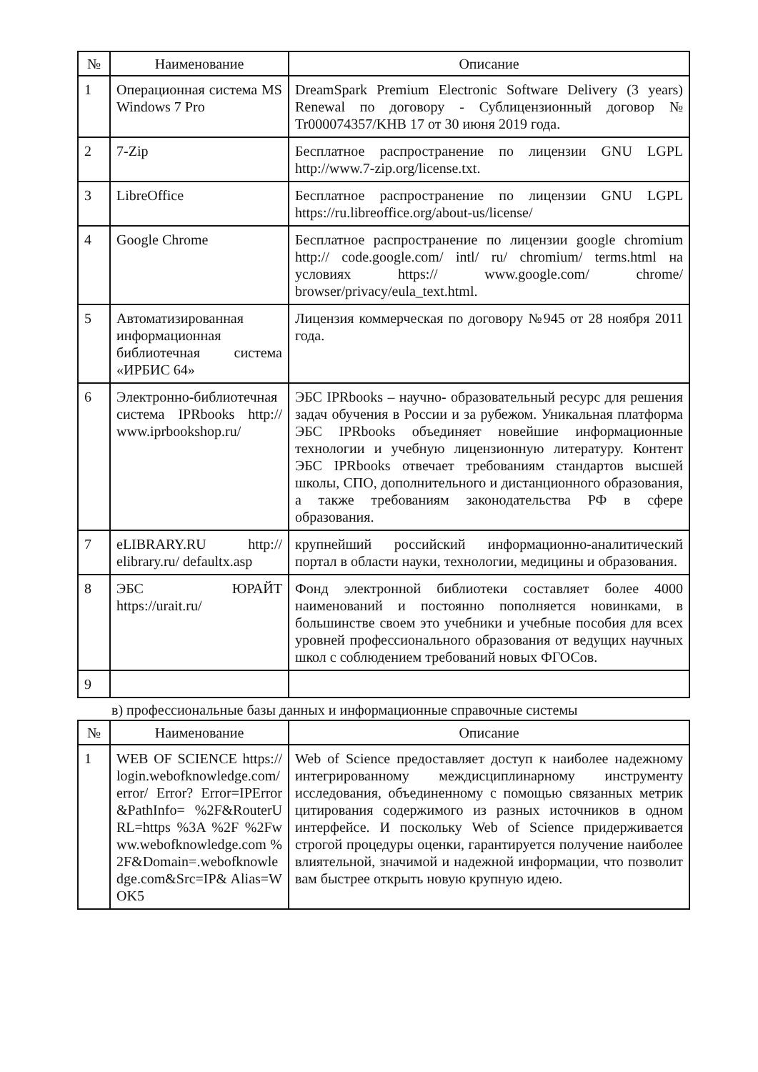| № | Наименование | Описание |
| --- | --- | --- |
| 1 | Операционная система MS Windows 7 Pro | DreamSpark Premium Electronic Software Delivery (3 years) Renewal по договору - Сублицензионный договор № Tr000074357/KHB 17 от 30 июня 2019 года. |
| 2 | 7-Zip | Бесплатное распространение по лицензии GNU LGPL http://www.7-zip.org/license.txt. |
| 3 | LibreOffice | Бесплатное распространение по лицензии GNU LGPL https://ru.libreoffice.org/about-us/license/ |
| 4 | Google Chrome | Бесплатное распространение по лицензии google chromium http:// code.google.com/ intl/ ru/ chromium/ terms.html на условиях https:// www.google.com/ chrome/ browser/privacy/eula_text.html. |
| 5 | Автоматизированная информационная библиотечная система «ИРБИС 64» | Лицензия коммерческая по договору №945 от 28 ноября 2011 года. |
| 6 | Электронно-библиотечная система IPRbooks http:// www.iprbookshop.ru/ | ЭБС IPRbooks – научно- образовательный ресурс для решения задач обучения в России и за рубежом. Уникальная платформа ЭБС IPRbooks объединяет новейшие информационные технологии и учебную лицензионную литературу. Контент ЭБС IPRbooks отвечает требованиям стандартов высшей школы, СПО, дополнительного и дистанционного образования, а также требованиям законодательства РФ в сфере образования. |
| 7 | eLIBRARY.RU http:// elibrary.ru/ defaultx.asp | крупнейший российский информационно-аналитический портал в области науки, технологии, медицины и образования. |
| 8 | ЭБС ЮРАЙТ https://urait.ru/ | Фонд электронной библиотеки составляет более 4000 наименований и постоянно пополняется новинками, в большинстве своем это учебники и учебные пособия для всех уровней профессионального образования от ведущих научных школ с соблюдением требований новых ФГОСов. |
| 9 | | |
в) профессиональные базы данных и информационные справочные системы
| № | Наименование | Описание |
| --- | --- | --- |
| 1 | WEB OF SCIENCE https:// login.webofknowledge.com/ error/ Error? Error=IPError&PathInfo= %2F&RouterURL=https %3A %2F %2Fwww.webofknowledge.com %2F&Domain=.webofknowledge.com&Src=IP& Alias=WOK5 | Web of Science предоставляет доступ к наиболее надежному интегрированному междисциплинарному инструменту исследования, объединенному с помощью связанных метрик цитирования содержимого из разных источников в одном интерфейсе. И поскольку Web of Science придерживается строгой процедуры оценки, гарантируется получение наиболее влиятельной, значимой и надежной информации, что позволит вам быстрее открыть новую крупную идею. |